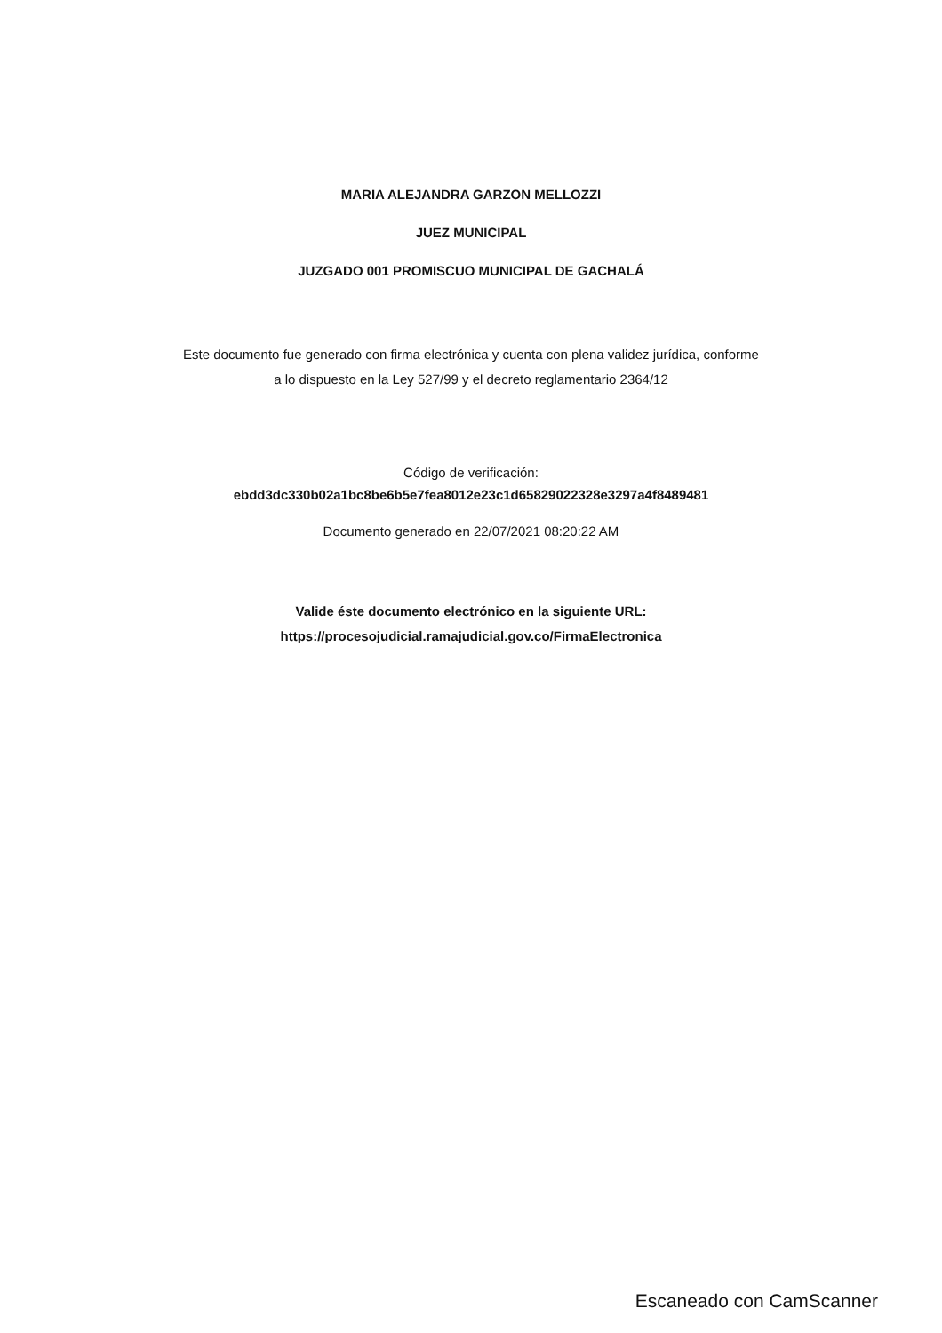MARIA ALEJANDRA GARZON MELLOZZI
JUEZ MUNICIPAL
JUZGADO 001 PROMISCUO MUNICIPAL DE GACHALÁ
Este documento fue generado con firma electrónica y cuenta con plena validez jurídica, conforme
a lo dispuesto en la Ley 527/99 y el decreto reglamentario 2364/12
Código de verificación:
ebdd3dc330b02a1bc8be6b5e7fea8012e23c1d65829022328e3297a4f8489481
Documento generado en 22/07/2021 08:20:22 AM
Valide éste documento electrónico en la siguiente URL:
https://procesojudicial.ramajudicial.gov.co/FirmaElectronica
Escaneado con CamScanner